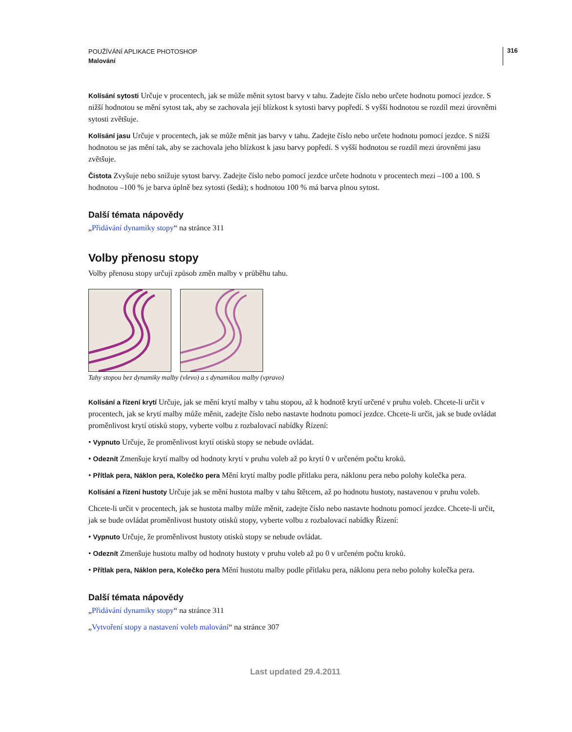316
POUŽÍVÁNÍ APLIKACE PHOTOSHOP
Malování
Kolísání sytosti Určuje v procentech, jak se může měnit sytost barvy v tahu. Zadejte číslo nebo určete hodnotu pomocí jezdce. S nižší hodnotou se mění sytost tak, aby se zachovala její blízkost k sytosti barvy popředí. S vyšší hodnotou se rozdíl mezi úrovněmi sytosti zvětšuje.
Kolísání jasu Určuje v procentech, jak se může měnit jas barvy v tahu. Zadejte číslo nebo určete hodnotu pomocí jezdce. S nižší hodnotou se jas mění tak, aby se zachovala jeho blízkost k jasu barvy popředí. S vyšší hodnotou se rozdíl mezi úrovněmi jasu zvětšuje.
Čistota Zvyšuje nebo snižuje sytost barvy. Zadejte číslo nebo pomocí jezdce určete hodnotu v procentech mezi –100 a 100. S hodnotou –100 % je barva úplně bez sytosti (šedá); s hodnotou 100 % má barva plnou sytost.
Další témata nápovědy
„Přidávání dynamiky stopy“ na stránce 311
Volby přenosu stopy
Volby přenosu stopy určují způsob změn malby v průběhu tahu.
Tahy stopou bez dynamiky malby (vlevo) a s dynamikou malby (vpravo)
Kolísání a řízení krytí Určuje, jak se mění krytí malby v tahu stopou, až k hodnotě krytí určené v pruhu voleb. Chcete-li určit v procentech, jak se krytí malby může měnit, zadejte číslo nebo nastavte hodnotu pomocí jezdce. Chcete-li určit, jak se bude ovládat proměnlivost krytí otisků stopy, vyberte volbu z rozbalovací nabídky Řízení:
• Vypnuto Určuje, že proměnlivost krytí otisků stopy se nebude ovládat.
• Odeznít Zmenšuje krytí malby od hodnoty krytí v pruhu voleb až po krytí 0 v určeném počtu kroků.
• Přítlak pera, Náklon pera, Kolečko pera Mění krytí malby podle přítlaku pera, náklonu pera nebo polohy kolečka pera.
Kolísání a řízení hustoty Určuje jak se mění hustota malby v tahu štětcem, až po hodnotu hustoty, nastavenou v pruhu voleb.
Chcete-li určit v procentech, jak se hustota malby může měnit, zadejte číslo nebo nastavte hodnotu pomocí jezdce. Chcete-li určit, jak se bude ovládat proměnlivost hustoty otisků stopy, vyberte volbu z rozbalovací nabídky Řízení:
• Vypnuto Určuje, že proměnlivost hustoty otisků stopy se nebude ovládat.
• Odeznít Zmenšuje hustotu malby od hodnoty hustoty v pruhu voleb až po 0 v určeném počtu kroků.
• Přítlak pera, Náklon pera, Kolečko pera Mění hustotu malby podle přítlaku pera, náklonu pera nebo polohy kolečka pera.
Další témata nápovědy
„Přidávání dynamiky stopy“ na stránce 311
„Vytvoření stopy a nastavení voleb malování“ na stránce 307
Last updated 29.4.2011